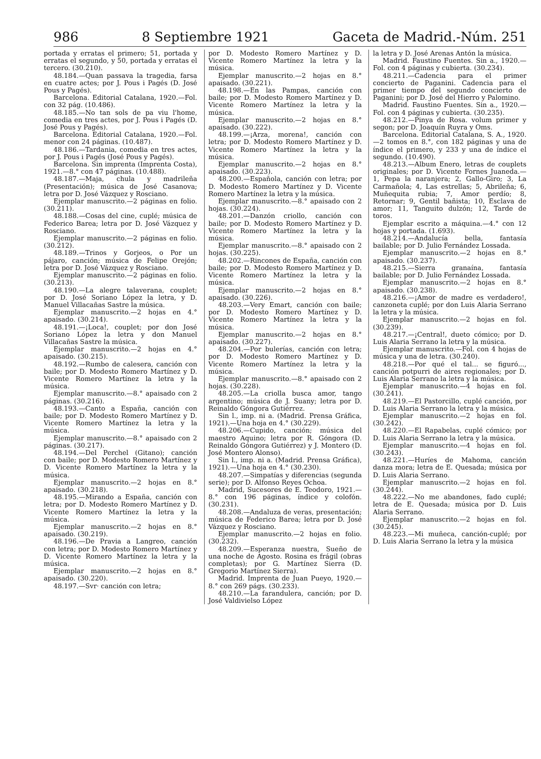986 8 Septiembre 1921 Gaceta de Madrid.-Núm. 251
portada y erratas el primero; 51, portada y erratas el segundo, y 50, portada y erratas el tercero. (30.210).
48.184.—Quan passava la tragedia, farsa en cuatre actes; por J. Pous i Pagés (D. José Pous y Pagés).
Barcelona. Editorial Catalana, 1920.—Fol. con 32 pág. (10.486).
48.185.—No tan sols de pa viu l'home, comedia en tres actes, por J. Pous i Pagés (D. José Pous y Pagés).
Barcelona. Editorial Catalana, 1920.—Fol. menor con 24 páginas. (10.487).
48.186.—Tardania, comedia en tres actes, por J. Pous i Pagés (José Pous y Pagés).
Barcelona. Sin imprenta (Imprenta Costa), 1921.—8.° con 47 páginas. (10.488).
48.187.—Maja, chula y madrileña (Presentación); música de José Casanova; letra por D. José Vázquez y Rosciano.
Ejemplar manuscrito.—2 páginas en folio. (30.211).
48.188.—Cosas del cine, cuplé; música de Federico Barea; letra por D. José Vázquez y Rosciano.
Ejemplar manuscrito.—2 páginas en folio. (30.212).
48.189.—Trinos y Gorjeos, o Por un pájaro, canción; música de Felipe Orejón; letra por D. José Vázquez y Rosciano.
Ejemplar manuscrito.—2 páginas en folio. (30.213).
48.190.—La alegre talaverana, couplet; por D. José Soriano López la letra, y D. Manuel Villacañas Sastre la música.
Ejemplar manuscrito.—2 hojas en 4.° apaisado. (30.214).
48.191.—¡Loca!, couplet; por don José Soriano López la letra y don Manuel Villacañas Sastre la música.
Ejemplar manuscrito.—2 hojas en 4.° apaisado. (30.215).
48.192.—Rumbo de calesera, canción con baile; por D. Modesto Romero Martínez y D. Vicente Romero Martínez la letra y la música.
Ejemplar manuscrito.—8.° apaisado con 2 páginas. (30.216).
48.193.—Canto a España, canción con baile; por D. Modesto Romero Martínez y D. Vicente Romero Martínez la letra y la música.
Ejemplar manuscrito.—8.° apaisado con 2 páginas. (30.217).
48.194.—Del Perchel (Gitano); canción con baile; por D. Modesto Romero Martínez y D. Vicente Romero Martínez la letra y la música.
Ejemplar manuscrito.—2 hojas en 8.° apaisado. (30.218).
48.195.—Mirando a España, canción con letra; por D. Modesto Romero Martínez y D. Vicente Romero Martínez la letra y la música.
Ejemplar manuscrito.—2 hojas en 8.° apaisado. (30.219).
48.196.—De Pravia a Langreo, canción con letra; por D. Modesto Romero Martínez y D. Vicente Romero Martínez la letra y la música.
Ejemplar manuscrito.—2 hojas en 8.° apaisado. (30.220).
48.197.—Svr· canción con letra;
por D. Modesto Romero Martínez y D. Vicente Romero Martínez la letra y la música.
Ejemplar manuscrito.—2 hojas en 8.° apaisado. (30.221).
48.198.—En las Pampas, canción con baile; por D. Modesto Romero Martínez y D. Vicente Romero Martínez la letra y la música.
Ejemplar manuscrito.—2 hojas en 8.° apaisado. (30.222).
48.199.—¡Arza, morena!, canción con letra; por D. Modesto Romero Martínez y D. Vicente Romero Martínez la letra y la música.
Ejemplar manuscrito.—2 hojas en 8.° apaisado. (30.223).
48.200.—Española, canción con letra; por D. Modesto Romero Martínez y D. Vicente Romero Martínez la letra y la música.
Ejemplar manuscrito.—8.° apaisado con 2 hojas. (30.224).
48.201.—Danzón criollo, canción con baile; por D. Modesto Romero Martínez y D. Vicente Romero Martínez la letra y la música.
Ejemplar manuscrito.—8.° apaisado con 2 hojas. (30.225).
48.202.—Rincones de España, canción con baile; por D. Modesto Romero Martínez y D. Vicente Romero Martínez la letra y la música.
Ejemplar manuscrito.—2 hojas en 8.° apaisado. (30.226).
48.203.—Very Emart, canción con baile; por D. Modesto Romero Martínez y D. Vicente Romero Martínez la letra y la música.
Ejemplar manuscrito.—2 hojas en 8.° apaisado. (30.227).
48.204.—Por bulerías, canción con letra; por D. Modesto Romero Martínez y D. Vicente Romero Martínez la letra y la música.
Ejemplar manuscrito.—8.° apaisado con 2 hojas. (30.228).
48.205.—La criolla busca amor, tango argentino; música de J. Suany; letra por D. Reinaldo Góngora Gutiérrez.
Sin l., imp. ni a. (Madrid. Prensa Gráfica, 1921).—Una hoja en 4.° (30.229).
48.206.—Cupido, canción; música del maestro Aquino; letra por R. Góngora (D. Reinaldo Góngora Gutiérrez) y J. Montero (D. José Montero Alonso).
Sin l., imp. ni a. (Madrid. Prensa Gráfica), 1921).—Una hoja en 4.° (30.230).
48.207.—Simpatías y diferencias (segunda serie); por D. Alfonso Reyes Ochoa.
Madrid, Sucesores de E. Teodoro, 1921.—8.° con 196 páginas, índice y colofón. (30.231).
48.208.—Andaluza de veras, presentación; música de Federico Barea; letra por D. José Vázquez y Rosciano.
Ejemplar manuscrito.—2 hojas en folio. (30.232).
48.209.—Esperanza nuestra, Sueño de una noche de Agosto. Rosina es frágil (obras completas); por G. Martínez Sierra (D. Gregorio Martínez Sierra).
Madrid. Imprenta de Juan Pueyo, 1920.—8.° con 269 págs. (30.233).
48.210.—La farandulera, canción; por D. José Valdivielso López
la letra y D. José Arenas Antón la música.
Madrid. Faustino Fuentes. Sin a., 1920.—Fol. con 4 páginas y cubierta. (30.234).
48.211.—Cadencia para el primer concierto de Paganini. Cadencia para el primer tiempo del segundo concierto de Paganini; por D. José del Hierro y Palomino.
Madrid. Faustino Fuentes. Sin a., 1920.—Fol. con 4 páginas y cubierta. (30.235).
48.212.—Pinya de Rosa. volum primer y segon; por D. Joaquín Ruyra y Oms.
Barcelona. Editorial Catalana, S. A., 1920.—2 tomos en 8.°, con 182 páginas y una de índice el primero, y 233 y una de índice el segundo. (10.490).
48.213.—Album Enero, letras de couplets originales; por D. Vicente Fornes Juaneda.—1, Pepa la naranjera; 2, Gallo-Giro; 3, La Carmañola; 4, Las estrellas; 5, Abrileña; 6, Muñequita rubia; 7, Amor perdío; 8, Retornar; 9, Gentil bañista; 10, Esclava de amor; 11, Tanguito dulzón; 12, Tarde de toros.
Ejemplar escrito a máquina.—4.° con 12 hojas y portada. (1.693).
48.214.—Andalucía bella, fantasía bailable; por D. Julio Fernández Lossada.
Ejemplar manuscrito.—2 hojas en 8.° apaisado. (30.237).
48.215.—Sierra granaína, fantasía bailable; por D. Julio Fernández Lossada.
Ejemplar manuscrito.—2 hojas en 8.° apaisado. (30.238).
48.216.—¡Amor de madre es verdadero!, canzoneta cuplé; por don Luis Alaria Serrano la letra y la música.
Ejemplar manuscrito.—2 hojas en fol. (30.239).
48.217.—¡Central!, dueto cómico; por D. Luis Alaria Serrano la letra y la música.
Ejemplar manuscrito.—Fol. con 4 hojas de música y una de letra. (30.240).
48.218.—Por qué el tal... se figuró..., canción potpurri de aires regionales; por D. Luis Alaria Serrano la letra y la música.
Ejemplar manuscrito.—4 hojas en fol. (30.241).
48.219.—El Pastorcillo, cuplé canción, por D. Luis Alaria Serrano la letra y la música.
Ejemplar manuscrito.—2 hojas en fol. (30.242).
48.220.—El Rapabelas, cuplé cómico; por D. Luis Alaria Serrano la letra y la música.
Ejemplar manuscrito.—4 hojas en fol. (30.243).
48.221.—Huríes de Mahoma, canción danza mora; letra de E. Quesada; música por D. Luis Alaria Serrano.
Ejemplar manuscrito.—2 hojas en fol. (30.244).
48.222.—No me abandones, fado cuplé; letra de E. Quesada; música por D. Luis Alaria Serrano.
Ejemplar manuscrito.—2 hojas en fol. (30.245).
48.223.—Mi muñeca, canción-cuplé; por D. Luis Alaria Serrano la letra y la música